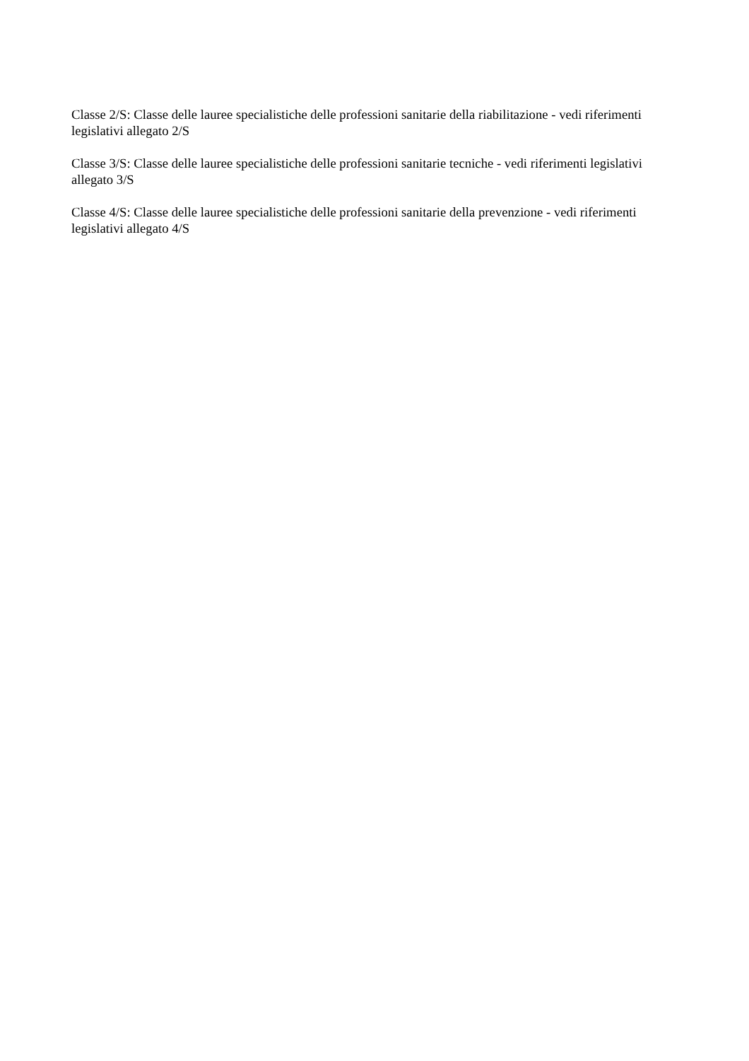Classe 2/S: Classe delle lauree specialistiche delle professioni sanitarie della riabilitazione - vedi riferimenti legislativi allegato 2/S
Classe 3/S: Classe delle lauree specialistiche delle professioni sanitarie tecniche - vedi riferimenti legislativi allegato 3/S
Classe 4/S: Classe delle lauree specialistiche delle professioni sanitarie della prevenzione - vedi riferimenti legislativi allegato 4/S